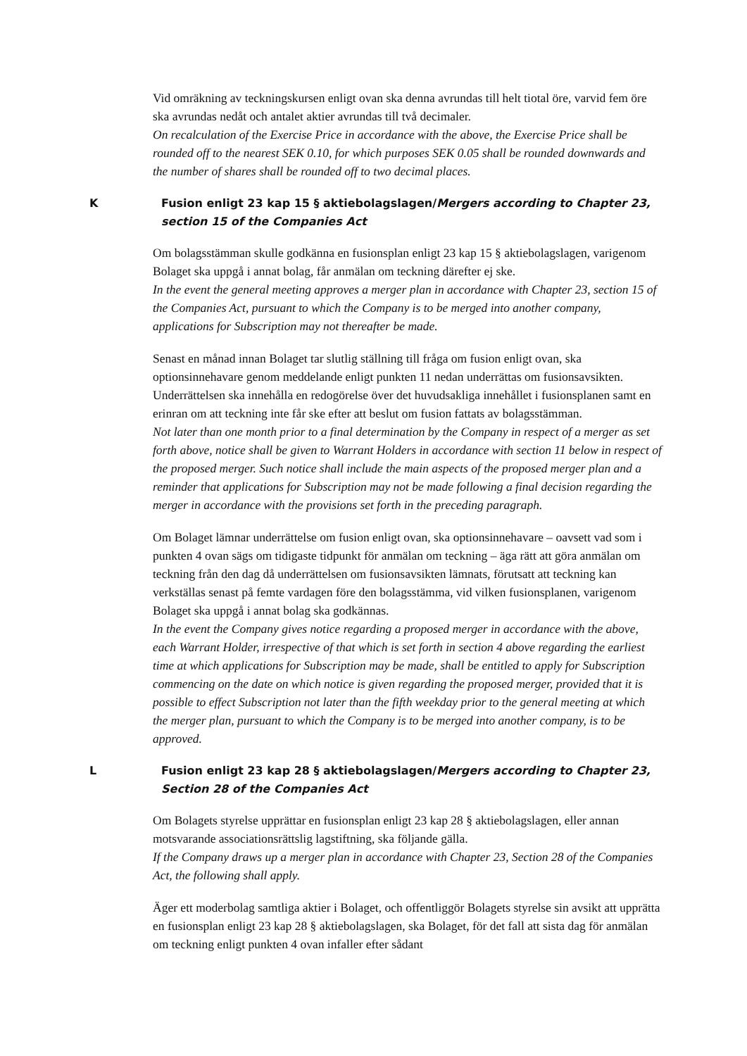Vid omräkning av teckningskursen enligt ovan ska denna avrundas till helt tiotal öre, varvid fem öre ska avrundas nedåt och antalet aktier avrundas till två decimaler.
On recalculation of the Exercise Price in accordance with the above, the Exercise Price shall be rounded off to the nearest SEK 0.10, for which purposes SEK 0.05 shall be rounded downwards and the number of shares shall be rounded off to two decimal places.
K Fusion enligt 23 kap 15 § aktiebolagslagen/Mergers according to Chapter 23, section 15 of the Companies Act
Om bolagsstämman skulle godkänna en fusionsplan enligt 23 kap 15 § aktiebolagslagen, varigenom Bolaget ska uppgå i annat bolag, får anmälan om teckning därefter ej ske.
In the event the general meeting approves a merger plan in accordance with Chapter 23, section 15 of the Companies Act, pursuant to which the Company is to be merged into another company, applications for Subscription may not thereafter be made.
Senast en månad innan Bolaget tar slutlig ställning till fråga om fusion enligt ovan, ska optionsinnehavare genom meddelande enligt punkten 11 nedan underrättas om fusionsavsikten. Underrättelsen ska innehålla en redogörelse över det huvudsakliga innehållet i fusionsplanen samt en erinran om att teckning inte får ske efter att beslut om fusion fattats av bolagsstämman.
Not later than one month prior to a final determination by the Company in respect of a merger as set forth above, notice shall be given to Warrant Holders in accordance with section 11 below in respect of the proposed merger. Such notice shall include the main aspects of the proposed merger plan and a reminder that applications for Subscription may not be made following a final decision regarding the merger in accordance with the provisions set forth in the preceding paragraph.
Om Bolaget lämnar underrättelse om fusion enligt ovan, ska optionsinnehavare – oavsett vad som i punkten 4 ovan sägs om tidigaste tidpunkt för anmälan om teckning – äga rätt att göra anmälan om teckning från den dag då underrättelsen om fusionsavsikten lämnats, förutsatt att teckning kan verkställas senast på femte vardagen före den bolagsstämma, vid vilken fusionsplanen, varigenom Bolaget ska uppgå i annat bolag ska godkännas.
In the event the Company gives notice regarding a proposed merger in accordance with the above, each Warrant Holder, irrespective of that which is set forth in section 4 above regarding the earliest time at which applications for Subscription may be made, shall be entitled to apply for Subscription commencing on the date on which notice is given regarding the proposed merger, provided that it is possible to effect Subscription not later than the fifth weekday prior to the general meeting at which the merger plan, pursuant to which the Company is to be merged into another company, is to be approved.
L Fusion enligt 23 kap 28 § aktiebolagslagen/Mergers according to Chapter 23, Section 28 of the Companies Act
Om Bolagets styrelse upprättar en fusionsplan enligt 23 kap 28 § aktiebolagslagen, eller annan motsvarande associationsrättslig lagstiftning, ska följande gälla.
If the Company draws up a merger plan in accordance with Chapter 23, Section 28 of the Companies Act, the following shall apply.
Äger ett moderbolag samtliga aktier i Bolaget, och offentliggör Bolagets styrelse sin avsikt att upprätta en fusionsplan enligt 23 kap 28 § aktiebolagslagen, ska Bolaget, för det fall att sista dag för anmälan om teckning enligt punkten 4 ovan infaller efter sådant